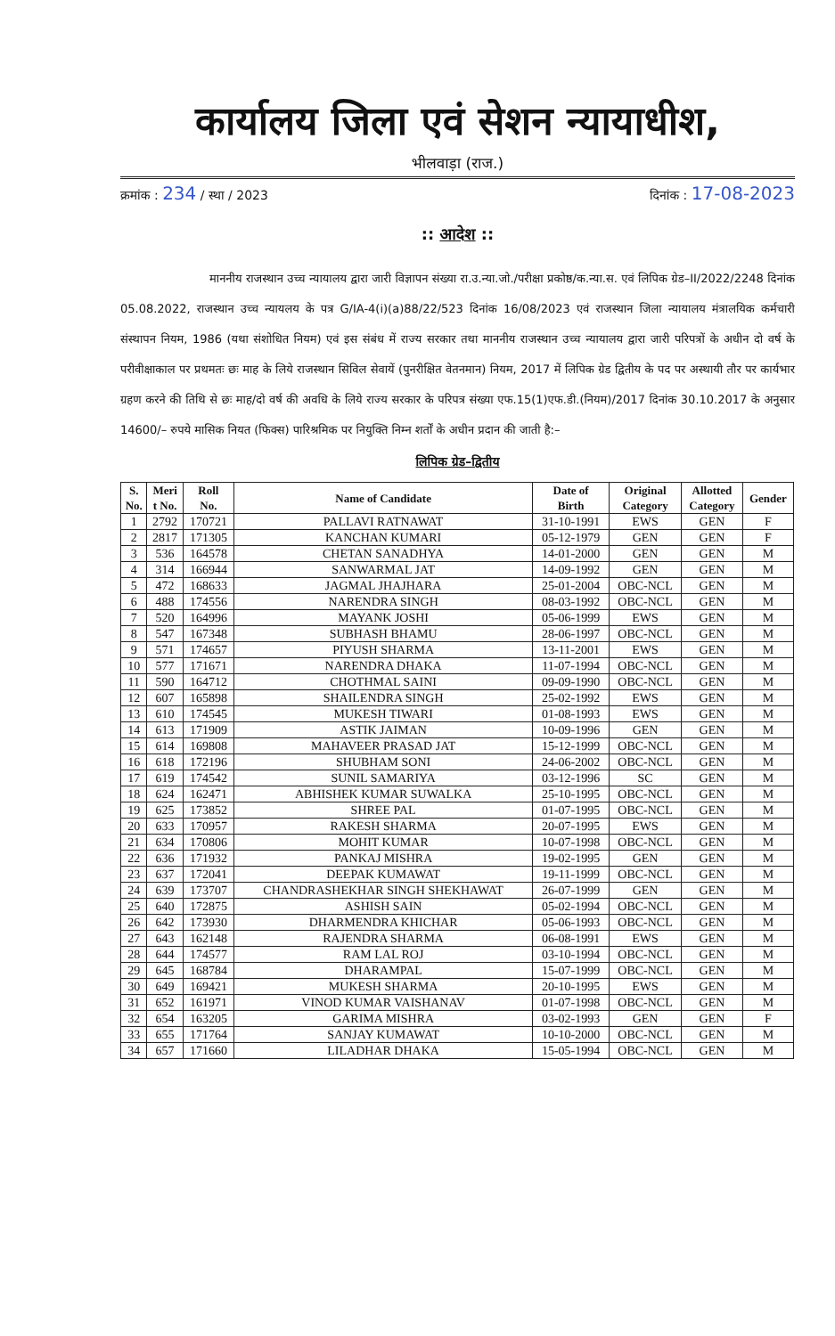कार्यालय जिला एवं सेशन न्यायाधीश,
भीलवाड़ा (राज.)
क्रमांक : 234 / स्था / 2023 दिनांक : 17-08-2023
:: आदेश ::
माननीय राजस्थान उच्च न्यायालय द्वारा जारी विज्ञापन संख्या रा.उ.न्या.जो./परीक्षा प्रकोष्ठ/क.न्या.स. एवं लिपिक ग्रेड–II/2022/2248 दिनांक 05.08.2022, राजस्थान उच्च न्यायलय के पत्र G/IA-4(i)(a)88/22/523 दिनांक 16/08/2023 एवं राजस्थान जिला न्यायालय मंत्रालयिक कर्मचारी संस्थापन नियम, 1986 (यथा संशोधित नियम) एवं इस संबंध में राज्य सरकार तथा माननीय राजस्थान उच्च न्यायालय द्वारा जारी परिपत्रों के अधीन दो वर्ष के परीवीक्षाकाल पर प्रथमतः छः माह के लिये राजस्थान सिविल सेवायें (पुनरीक्षित वेतनमान) नियम, 2017 में लिपिक ग्रेड द्वितीय के पद पर अस्थायी तौर पर कार्यभार ग्रहण करने की तिथि से छः माह/दो वर्ष की अवधि के लिये राज्य सरकार के परिपत्र संख्या एफ.15(1)एफ.डी.(नियम)/2017 दिनांक 30.10.2017 के अनुसार 14600/– रुपये मासिक नियत (फिक्स) पारिश्रमिक पर नियुक्ति निम्न शर्तों के अधीन प्रदान की जाती है:–
लिपिक ग्रेड–द्वितीय
| S. No. | Meri t No. | Roll No. | Name of Candidate | Date of Birth | Original Category | Allotted Category | Gender |
| --- | --- | --- | --- | --- | --- | --- | --- |
| 1 | 2792 | 170721 | PALLAVI RATNAWAT | 31-10-1991 | EWS | GEN | F |
| 2 | 2817 | 171305 | KANCHAN KUMARI | 05-12-1979 | GEN | GEN | F |
| 3 | 536 | 164578 | CHETAN SANADHYA | 14-01-2000 | GEN | GEN | M |
| 4 | 314 | 166944 | SANWARMAL JAT | 14-09-1992 | GEN | GEN | M |
| 5 | 472 | 168633 | JAGMAL JHAJHARA | 25-01-2004 | OBC-NCL | GEN | M |
| 6 | 488 | 174556 | NARENDRA SINGH | 08-03-1992 | OBC-NCL | GEN | M |
| 7 | 520 | 164996 | MAYANK JOSHI | 05-06-1999 | EWS | GEN | M |
| 8 | 547 | 167348 | SUBHASH BHAMU | 28-06-1997 | OBC-NCL | GEN | M |
| 9 | 571 | 174657 | PIYUSH SHARMA | 13-11-2001 | EWS | GEN | M |
| 10 | 577 | 171671 | NARENDRA DHAKA | 11-07-1994 | OBC-NCL | GEN | M |
| 11 | 590 | 164712 | CHOTHMAL SAINI | 09-09-1990 | OBC-NCL | GEN | M |
| 12 | 607 | 165898 | SHAILENDRA SINGH | 25-02-1992 | EWS | GEN | M |
| 13 | 610 | 174545 | MUKESH TIWARI | 01-08-1993 | EWS | GEN | M |
| 14 | 613 | 171909 | ASTIK JAIMAN | 10-09-1996 | GEN | GEN | M |
| 15 | 614 | 169808 | MAHAVEER PRASAD JAT | 15-12-1999 | OBC-NCL | GEN | M |
| 16 | 618 | 172196 | SHUBHAM SONI | 24-06-2002 | OBC-NCL | GEN | M |
| 17 | 619 | 174542 | SUNIL SAMARIYA | 03-12-1996 | SC | GEN | M |
| 18 | 624 | 162471 | ABHISHEK KUMAR SUWALKA | 25-10-1995 | OBC-NCL | GEN | M |
| 19 | 625 | 173852 | SHREE PAL | 01-07-1995 | OBC-NCL | GEN | M |
| 20 | 633 | 170957 | RAKESH SHARMA | 20-07-1995 | EWS | GEN | M |
| 21 | 634 | 170806 | MOHIT KUMAR | 10-07-1998 | OBC-NCL | GEN | M |
| 22 | 636 | 171932 | PANKAJ MISHRA | 19-02-1995 | GEN | GEN | M |
| 23 | 637 | 172041 | DEEPAK KUMAWAT | 19-11-1999 | OBC-NCL | GEN | M |
| 24 | 639 | 173707 | CHANDRASHEKHAR SINGH SHEKHAWAT | 26-07-1999 | GEN | GEN | M |
| 25 | 640 | 172875 | ASHISH SAIN | 05-02-1994 | OBC-NCL | GEN | M |
| 26 | 642 | 173930 | DHARMENDRA KHICHAR | 05-06-1993 | OBC-NCL | GEN | M |
| 27 | 643 | 162148 | RAJENDRA SHARMA | 06-08-1991 | EWS | GEN | M |
| 28 | 644 | 174577 | RAM LAL ROJ | 03-10-1994 | OBC-NCL | GEN | M |
| 29 | 645 | 168784 | DHARAMPAL | 15-07-1999 | OBC-NCL | GEN | M |
| 30 | 649 | 169421 | MUKESH SHARMA | 20-10-1995 | EWS | GEN | M |
| 31 | 652 | 161971 | VINOD KUMAR VAISHANAV | 01-07-1998 | OBC-NCL | GEN | M |
| 32 | 654 | 163205 | GARIMA MISHRA | 03-02-1993 | GEN | GEN | F |
| 33 | 655 | 171764 | SANJAY KUMAWAT | 10-10-2000 | OBC-NCL | GEN | M |
| 34 | 657 | 171660 | LILADHAR DHAKA | 15-05-1994 | OBC-NCL | GEN | M |